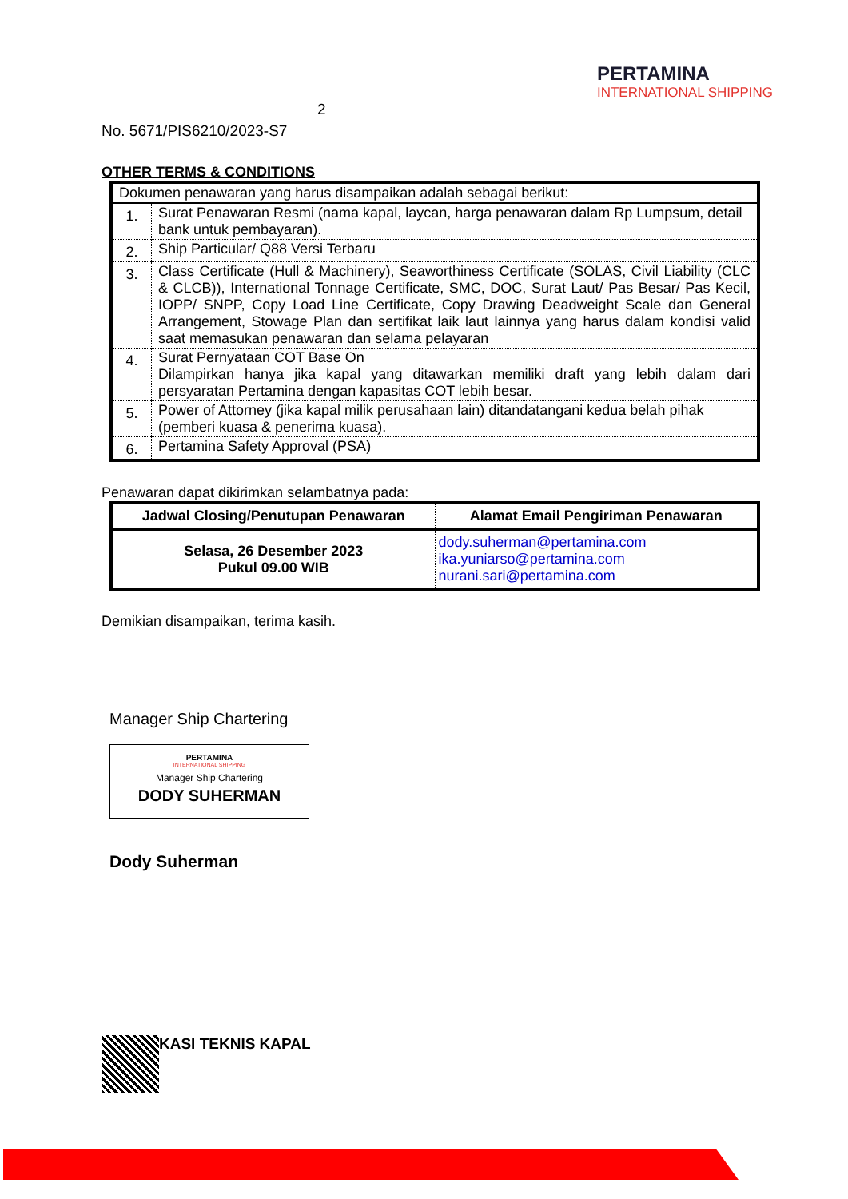2
PERTAMINA
INTERNATIONAL SHIPPING
No. 5671/PIS6210/2023-S7
OTHER TERMS & CONDITIONS
| Dokumen penawaran yang harus disampaikan adalah sebagai berikut: | |
| 1. | Surat Penawaran Resmi (nama kapal, laycan, harga penawaran dalam Rp Lumpsum, detail bank untuk pembayaran). |
| 2. | Ship Particular/ Q88 Versi Terbaru |
| 3. | Class Certificate (Hull & Machinery), Seaworthiness Certificate (SOLAS, Civil Liability (CLC & CLCB)), International Tonnage Certificate, SMC, DOC, Surat Laut/ Pas Besar/ Pas Kecil, IOPP/ SNPP, Copy Load Line Certificate, Copy Drawing Deadweight Scale dan General Arrangement, Stowage Plan dan sertifikat laik laut lainnya yang harus dalam kondisi valid saat memasukan penawaran dan selama pelayaran |
| 4. | Surat Pernyataan COT Base On Dilampirkan hanya jika kapal yang ditawarkan memiliki draft yang lebih dalam dari persyaratan Pertamina dengan kapasitas COT lebih besar. |
| 5. | Power of Attorney (jika kapal milik perusahaan lain) ditandatangani kedua belah pihak (pemberi kuasa & penerima kuasa). |
| 6. | Pertamina Safety Approval (PSA) |
Penawaran dapat dikirimkan selambatnya pada:
| Jadwal Closing/Penutupan Penawaran | Alamat Email Pengiriman Penawaran |
| --- | --- |
| Selasa, 26 Desember 2023 Pukul 09.00 WIB | dody.suherman@pertamina.com ika.yuniarso@pertamina.com nurani.sari@pertamina.com |
Demikian disampaikan, terima kasih.
Manager Ship Chartering
PERTAMINA
INTERNATIONAL SHIPPING
Manager Ship Chartering
DODY SUHERMAN
Dody Suherman
KASI TEKNIS KAPAL